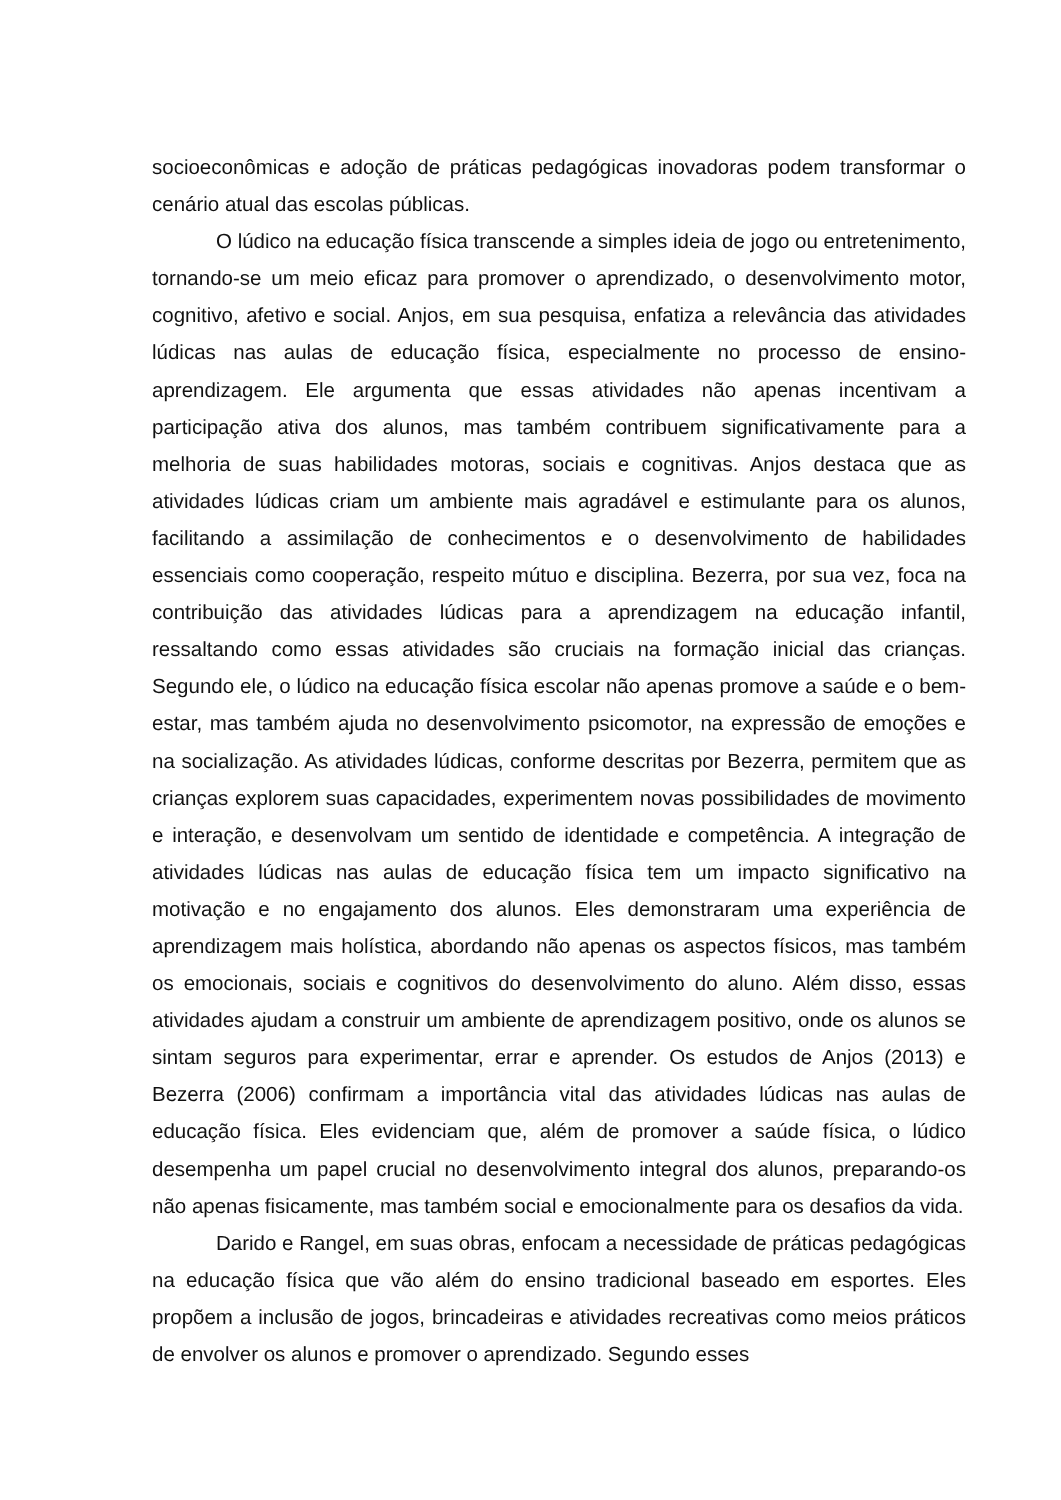socioeconômicas e adoção de práticas pedagógicas inovadoras podem transformar o cenário atual das escolas públicas.
O lúdico na educação física transcende a simples ideia de jogo ou entretenimento, tornando-se um meio eficaz para promover o aprendizado, o desenvolvimento motor, cognitivo, afetivo e social. Anjos, em sua pesquisa, enfatiza a relevância das atividades lúdicas nas aulas de educação física, especialmente no processo de ensino-aprendizagem. Ele argumenta que essas atividades não apenas incentivam a participação ativa dos alunos, mas também contribuem significativamente para a melhoria de suas habilidades motoras, sociais e cognitivas. Anjos destaca que as atividades lúdicas criam um ambiente mais agradável e estimulante para os alunos, facilitando a assimilação de conhecimentos e o desenvolvimento de habilidades essenciais como cooperação, respeito mútuo e disciplina. Bezerra, por sua vez, foca na contribuição das atividades lúdicas para a aprendizagem na educação infantil, ressaltando como essas atividades são cruciais na formação inicial das crianças. Segundo ele, o lúdico na educação física escolar não apenas promove a saúde e o bem-estar, mas também ajuda no desenvolvimento psicomotor, na expressão de emoções e na socialização. As atividades lúdicas, conforme descritas por Bezerra, permitem que as crianças explorem suas capacidades, experimentem novas possibilidades de movimento e interação, e desenvolvam um sentido de identidade e competência. A integração de atividades lúdicas nas aulas de educação física tem um impacto significativo na motivação e no engajamento dos alunos. Eles demonstraram uma experiência de aprendizagem mais holística, abordando não apenas os aspectos físicos, mas também os emocionais, sociais e cognitivos do desenvolvimento do aluno. Além disso, essas atividades ajudam a construir um ambiente de aprendizagem positivo, onde os alunos se sintam seguros para experimentar, errar e aprender. Os estudos de Anjos (2013) e Bezerra (2006) confirmam a importância vital das atividades lúdicas nas aulas de educação física. Eles evidenciam que, além de promover a saúde física, o lúdico desempenha um papel crucial no desenvolvimento integral dos alunos, preparando-os não apenas fisicamente, mas também social e emocionalmente para os desafios da vida.
Darido e Rangel, em suas obras, enfocam a necessidade de práticas pedagógicas na educação física que vão além do ensino tradicional baseado em esportes. Eles propõem a inclusão de jogos, brincadeiras e atividades recreativas como meios práticos de envolver os alunos e promover o aprendizado. Segundo esses